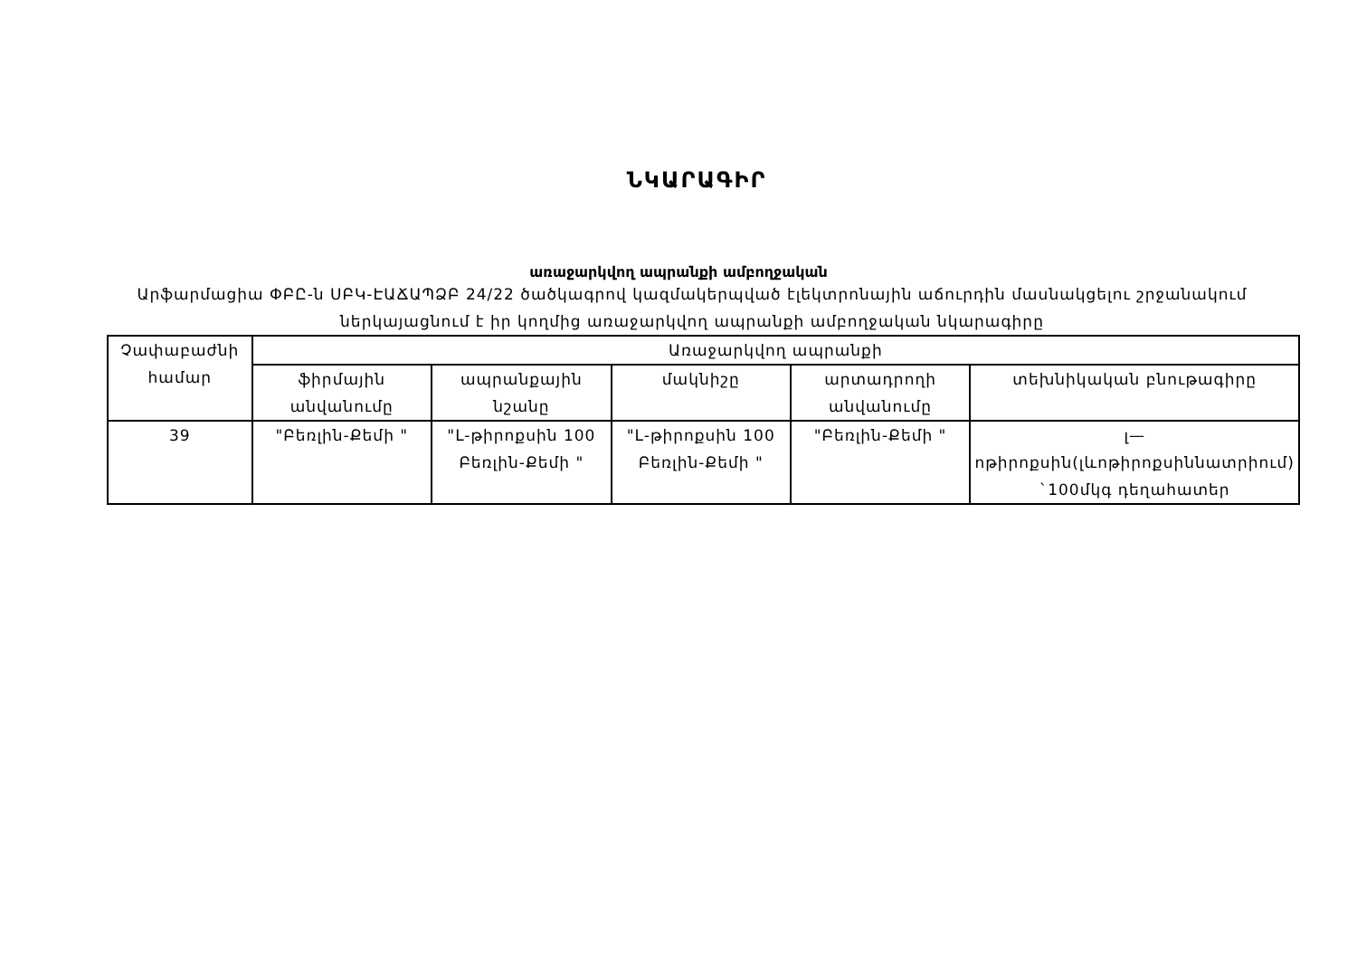ՆԿԱՐԱԳԻՐ
առաջարկվող ապրանքի ամբողջական
Արֆարմացիա ՓԲԸ-ն ՍԲԿ-ԷԱՃԱՊՁԲ 24/22 ծածկագրով կազմակերպված էլեկտրոնային աճուրդին մասնակցելու շրջանակում ներկայացնում է իր կողմից առաջարկվող ապրանքի ամբողջական նկարագիրը
| Չափաբաժնի համար | Առաջարկվող ապրանքի | | | | |
| --- | --- | --- | --- | --- | --- |
| | ֆիրմային անվանումը | ապրանքային նշանը | մակնիշը | արտադրողի անվանումը | տեխնիկական բնութագիրը |
| 39 | "Բեռլին-Քեմի " | "L-թիրոքսին 100 Բեռլին-Քեմի " | "L-թիրոքսին 100 Բեռլին-Քեմի " | "Բեռլին-Քեմի " | լ—ոթիրոքսին(լևոթիրոքսիննատրիում) `100մկգ դեղահատեր |